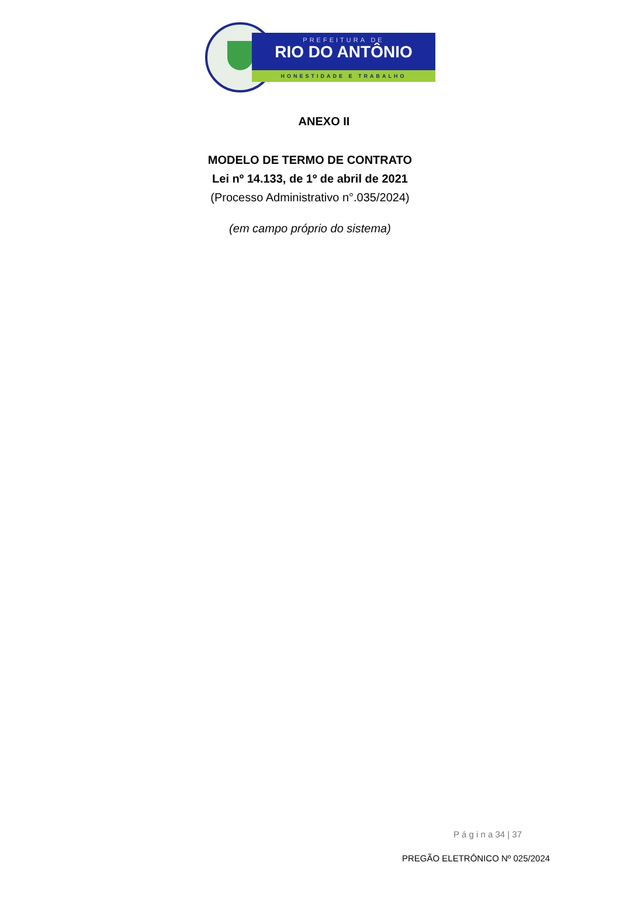PREFEITURA DE
RIO DO ANTÔNIO
HONESTIDADE E TRABALHO
ANEXO II
MODELO DE TERMO DE CONTRATO
Lei nº 14.133, de 1º de abril de 2021
(Processo Administrativo n°.035/2024)
(em campo próprio do sistema)
P á g i n a 34 | 37
PREGÃO ELETRÔNICO Nº 025/2024